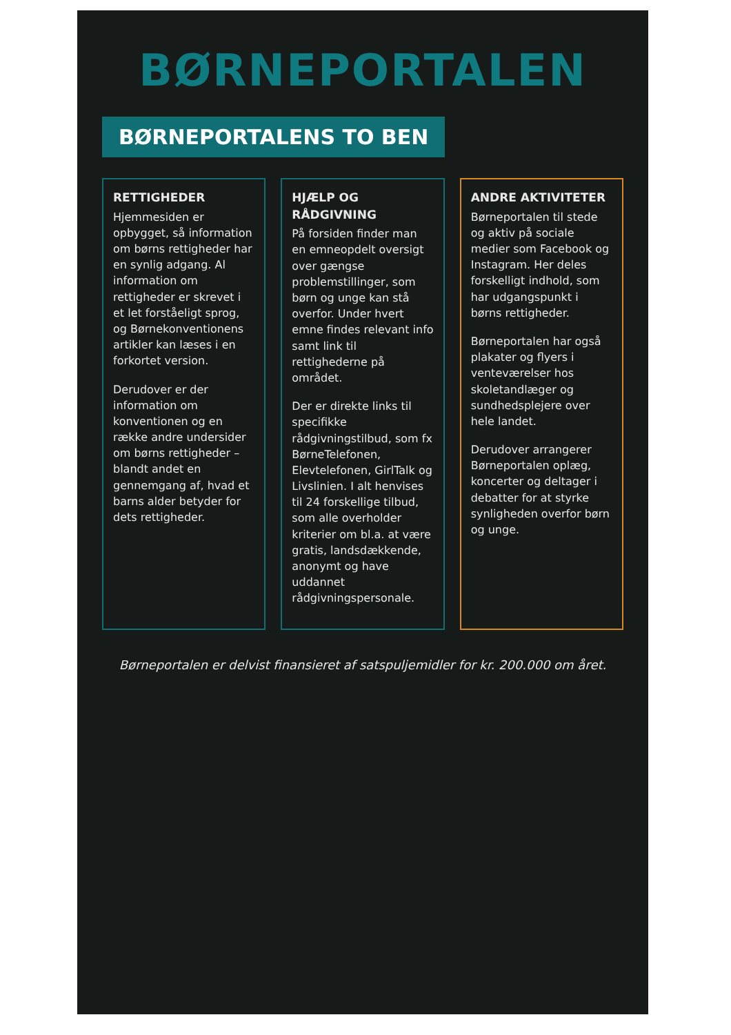BØRNEPORTALEN
BØRNEPORTALENS TO BEN
RETTIGHEDER
Hjemmesiden er opbygget, så information om børns rettigheder har en synlig adgang. Al information om rettigheder er skrevet i et let forståeligt sprog, og Børnekonventionens artikler kan læses i en forkortet version.
Derudover er der information om konventionen og en række andre undersider om børns rettigheder – blandt andet en gennemgang af, hvad et barns alder betyder for dets rettigheder.
HJÆLP OG RÅDGIVNING
På forsiden finder man en emneopdelt oversigt over gængse problemstillinger, som børn og unge kan stå overfor. Under hvert emne findes relevant info samt link til rettighederne på området.
Der er direkte links til specifikke rådgivningstilbud, som fx BørneTelefonen, Elevtelefonen, GirlTalk og Livslinien. I alt henvises til 24 forskellige tilbud, som alle overholder kriterier om bl.a. at være gratis, landsdækkende, anonymt og have uddannet rådgivningspersonale.
ANDRE AKTIVITETER
Børneportalen til stede og aktiv på sociale medier som Facebook og Instagram. Her deles forskelligt indhold, som har udgangspunkt i børns rettigheder.
Børneportalen har også plakater og flyers i venteværelser hos skoletandlæger og sundhedsplejere over hele landet.
Derudover arrangerer Børneportalen oplæg, koncerter og deltager i debatter for at styrke synligheden overfor børn og unge.
Børneportalen er delvist finansieret af satspuljemidler for kr. 200.000 om året.